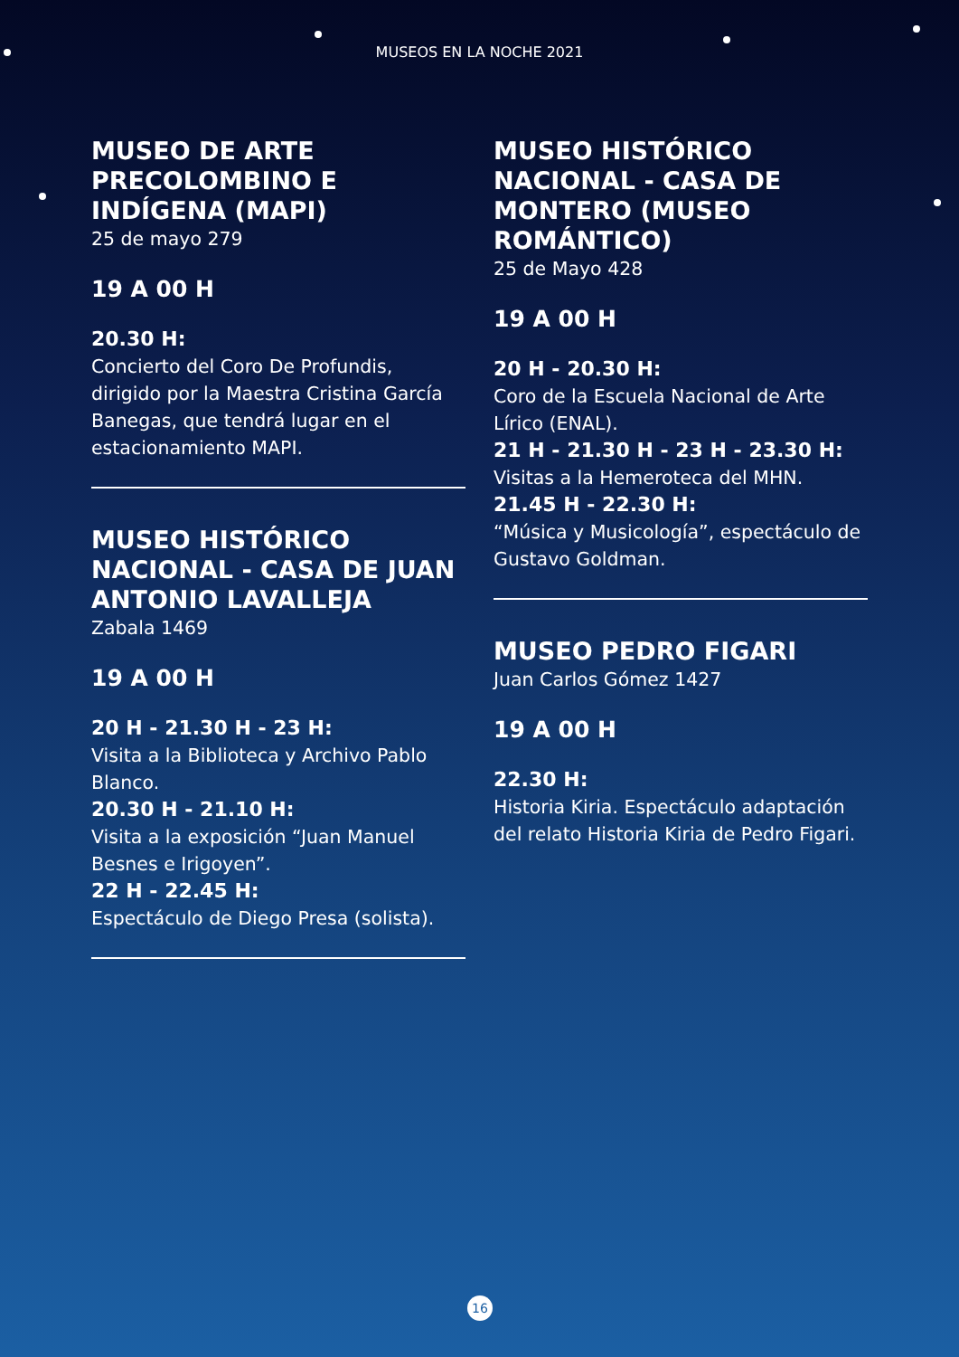MUSEOS EN LA NOCHE 2021
MUSEO DE ARTE PRECOLOMBINO E INDÍGENA (MAPI)
25 de mayo 279
19 A 00 H
20.30 H:
Concierto del Coro De Profundis, dirigido por la Maestra Cristina García Banegas, que tendrá lugar en el estacionamiento MAPI.
MUSEO HISTÓRICO NACIONAL - CASA DE JUAN ANTONIO LAVALLEJA
Zabala 1469
19 A 00 H
20 H - 21.30 H - 23 H:
Visita a la Biblioteca y Archivo Pablo Blanco.
20.30 H - 21.10 H:
Visita a la exposición “Juan Manuel Besnes e Irigoyen”.
22 H - 22.45 H:
Espectáculo de Diego Presa (solista).
MUSEO HISTÓRICO NACIONAL - CASA DE MONTERO (MUSEO ROMÁNTICO)
25 de Mayo 428
19 A 00 H
20 H - 20.30 H:
Coro de la Escuela Nacional de Arte Lírico (ENAL).
21 H - 21.30 H - 23 H - 23.30 H:
Visitas a la Hemeroteca del MHN.
21.45 H - 22.30 H:
“Música y Musicología”, espectáculo de Gustavo Goldman.
MUSEO PEDRO FIGARI
Juan Carlos Gómez 1427
19 A 00 H
22.30 H:
Historia Kiria. Espectáculo adaptación del relato Historia Kiria de Pedro Figari.
16